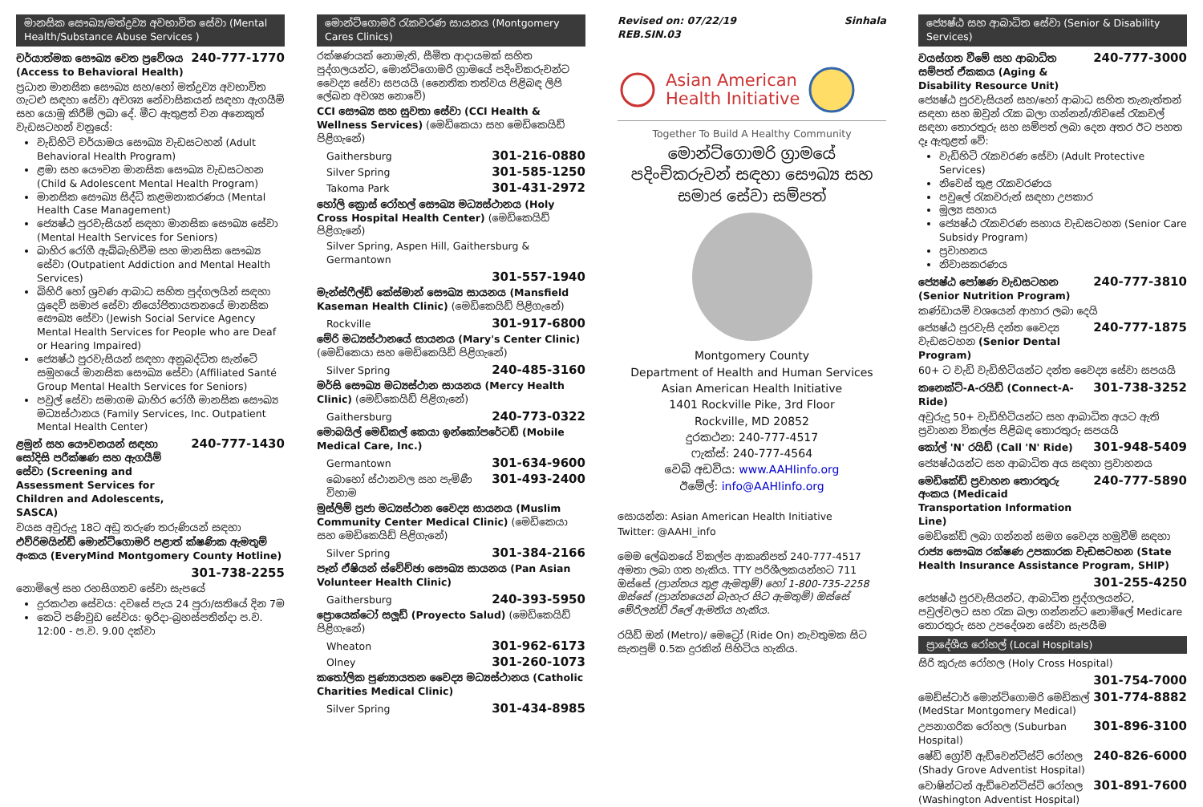මානසික සෞඛ්‍ය/මත්ද්‍රව්‍ය අවභාවිත සේවා (Mental Health/Substance Abuse Services )
චර්යාත්මක සෞඛ්‍ය වෙත ප්‍රවේශය (Access to Behavioral Health) 240-777-1770
ප්‍රධාන මානසික සෞඛ්‍ය සහ/හෝ මත්ද්‍රව්‍ය අවභාවිත ගැටළු සඳහා සේවා අවශ්‍ය නේවාසිකයන් සඳහා ඇගයීම් සහ යොමු කිරීම් ලබා දේ. මීට ඇතුළත් වන අනෙකුත් වැඩසටහන් වනුයේ:
වැඩිහිටි චර්යාමය සෞඛ්‍ය වැඩසටහන් (Adult Behavioral Health Program)
ළමා සහ යෞවන මානසික සෞඛ්‍ය වැඩසටහන (Child & Adolescent Mental Health Program)
මානසික සෞඛ්‍ය සිද්ධි කළමනාකරණය (Mental Health Case Management)
ජ්‍යෙෂ්ඨ පුරවැසියන් සඳහා මානසික සෞඛ්‍ය සේවා (Mental Health Services for Seniors)
බාහිර රෝගී ඇබ්බැහිවීම සහ මානසික සෞඛ්‍ය සේවා (Outpatient Addiction and Mental Health Services)
බිහිරි හෝ ශ්‍රවණ ආබාධ සහිත පුද්ගලයින් සඳහා යුදෙව් සමාජ සේවා නියෝජිතායතනයේ මානසික සෞඛ්‍ය සේවා (Jewish Social Service Agency Mental Health Services for People who are Deaf or Hearing Impaired)
ජ්‍යෙෂ්ඨ පුරවැසියන් සඳහා අනුබද්ධිත සැන්ටේ සමූහයේ මානසික සෞඛ්‍ය සේවා (Affiliated Santé Group Mental Health Services for Seniors)
පවුල් සේවා සමාගම බාහිර රෝගී මානසික සෞඛ්‍ය මධ්‍යස්ථානය (Family Services, Inc. Outpatient Mental Health Center)
ළමුන් සහ යෞවනයන් සඳහා සෝදිසි පරීක්ෂණ සහ ඇගයීම් සේවා (Screening and Assessment Services for Children and Adolescents, SASCA) 240-777-1430
වයස අවුරුදු 18ට අඩු තරුණ තරුණියන් සඳහා
එව්රිමයින්ඩ් මොන්ට්ගොමරි පළාත් ක්ෂණික ඇමතුම් අංකය (EveryMind Montgomery County Hotline)
301-738-2255
නොමිලේ සහ රහසිගතව සේවා සැපයේ
දුරකථන සේවය: දවසේ පැය 24 පුරා/සතියේ දින 7ම
කෙටි පණිවුඩ සේවය: ඉරිදා-බ්‍රහස්පතින්දා ප.ව. 12:00 - ප.ව. 9.00 දක්වා
මොන්ට්ගොමරි රැකවරණ සායනය (Montgomery Cares Clinics)
රක්ෂණයක් නොමැති, සීමිත ආදායමක් සහිත පුද්ගලයන්ට, මොන්ට්ගොමරි ග්‍රාමයේ පදිංචිකරුවන්ට වෛද්‍ය සේවා සපයයි (නෛතික තත්වය පිළිබඳ ලිපි ලේඛන අවශ්‍ය නොවේ)
CCI සෞඛ්‍ය සහ සුවතා සේවා (CCI Health & Wellness Services) (මෙඩිකෙයා සහ මෙඩිකෙයිඩ් පිළිගැනේ)
Gaithersburg 301-216-0880
Silver Spring 301-585-1250
Takoma Park 301-431-2972
හෝලි ක්‍රොස් රෝහල් සෞඛ්‍ය මධ්‍යස්ථානය (Holy Cross Hospital Health Center) (මෙඩිකෙයිඩ් පිළිගැනේ)
Silver Spring, Aspen Hill, Gaithersburg & Germantown
301-557-1940
මැන්ස්ෆීල්ඩ් කේස්මාන් සෞඛ්‍ය සායනය (Mansfield Kaseman Health Clinic) (මෙඩිකෙයිඩ් පිළිගැනේ)
Rockville 301-917-6800
මේරි මධ්‍යස්ථානයේ සායනය (Mary's Center Clinic) (මෙඩිකෙයා සහ මෙඩිකෙයිඩ් පිළිගැනේ)
Silver Spring 240-485-3160
මර්සි සෞඛ්‍ය මධ්‍යස්ථාන සායනය (Mercy Health Clinic) (මෙඩිකෙයිඩ් පිළිගැනේ)
Gaithersburg 240-773-0322
මොබයිල් මෙඩිකල් කෙයා ඉන්කෝපරේටඩ් (Mobile Medical Care, Inc.)
Germantown 301-634-9600
බොහෝ ස්ථානවල සහ පැමිණී විහාම 301-493-2400
මුස්ලිම් ප්‍රජා මධ්‍යස්ථාන වෛද්‍ය සායනය (Muslim Community Center Medical Clinic) (මෙඩිකෙයා සහ මෙඩිකෙයිඩ් පිළිගැනේ)
Silver Spring 301-384-2166
පෑන් ඒෂියන් ස්වේච්ඡා සෞඛ්‍ය සායනය (Pan Asian Volunteer Health Clinic)
Gaithersburg 240-393-5950
ප්‍රොයෙක්ටෝ සලූඩ් (Proyecto Salud) (මෙඩිකෙයිඩ් පිළිගැනේ)
Wheaton 301-962-6173
Olney 301-260-1073
කතෝලික පුණ්‍යායතන වෛද්‍ය මධ්‍යස්ථානය (Catholic Charities Medical Clinic)
Silver Spring 301-434-8985
Revised on: 07/22/19
REB.SIN.03 Sinhala
Asian American
Health Initiative
Together To Build A Healthy Community
මොන්ට්ගොමරි ග්‍රාමයේ පදිංචිකරුවන් සඳහා සෞඛ්‍ය සහ සමාජ සේවා සම්පත්
Montgomery County
Department of Health and Human Services
Asian American Health Initiative
1401 Rockville Pike, 3rd Floor
Rockville, MD 20852
දුරකථන: 240-777-4517
ෆැක්ස්: 240-777-4564
වෙබ් අඩවිය: www.AAHIinfo.org
ඊමේල්: info@AAHIinfo.org
සොයන්න: Asian American Health Initiative
Twitter: @AAHI_info
මෙම ලේඛනයේ විකල්ප ආකෘතිපත් 240-777-4517 අමතා ලබා ගත හැකිය. TTY පරිශීලකයන්හට 711 ඔස්සේ (ප්‍රාන්තය තුළ ඇමතුම්) හෝ 1-800-735-2258 ඔස්සේ (ප්‍රාන්තයෙන් බැහැර සිට ඇමතුම්) ඔස්සේ මේරිලන්ඩ් රිලේ ඇමතිය හැකිය.
රයිඩ් ඔන් (Metro)/ මෙට්‍රෝ (Ride On) නැවතුමක සිට සැතපුම් 0.5ක දුරකින් පිහිටිය හැකිය.
ජ්‍යෙෂ්ඨ සහ ආබාධිත සේවා (Senior & Disability Services)
වයස්ගත වීමේ සහ ආබාධිත සම්පත් ඒකකය (Aging & Disability Resource Unit) 240-777-3000
ජ්‍යෙෂ්ඨ පුරවැසියන් සහ/හෝ ආබාධ සහිත තැනැත්තන් සඳහා සහ ඔවුන් රැක බලා ගන්නන්/නිවසේ රැකවල් සඳහා තොරතුරු සහ සම්පත් ලබා දෙන අතර ඊට පහත දෑ ඇතුළත් වේ:
වැඩිහිටි රැකවරණ සේවා (Adult Protective Services)
නිවෙස් තුළ රැකවරණය
පවුලේ රැකවරුන් සඳහා උපකාර
මූල්‍ය සහාය
ජ්‍යෙෂ්ඨ රැකවරණ සහාය වැඩසටහන (Senior Care Subsidy Program)
ප්‍රවාහනය
නිවාසකරණය
ජ්‍යෙෂ්ඨ පෝෂණ වැඩසටහන (Senior Nutrition Program) 240-777-3810
කණ්ඩායම් වශයෙන් ආහාර ලබා දෙයි
ජ්‍යෙෂ්ඨ පුරවැසි දන්ත වෛද්‍ය වැඩසටහන (Senior Dental Program) 240-777-1875
60+ ට වැඩි වැඩිහිටියන්ට දන්ත වෛද්‍ය සේවා සපයයි
කනෙක්ට්-A-රයිඩ් (Connect-A-Ride) 301-738-3252
අවුරුදු 50+ වැඩිහිටියන්ට සහ ආබාධිත අයට ඇති ප්‍රවාහන විකල්ප පිළිබඳ තොරතුරු සපයයි
කෝල් 'N' රයිඩ් (Call 'N' Ride) 301-948-5409
ජ්‍යෙෂ්ඨයන්ට සහ ආබාධිත අය සඳහා ප්‍රවාහනය
මෙඩිකේඩ් ප්‍රවාහන තොරතුරු අංකය (Medicaid Transportation Information Line) 240-777-5890
මෙඩිකේඩ් ලබා ගන්නන් සමග වෛද්‍ය හමුවීම් සඳහා
රාජ්‍ය සෞඛ්‍ය රක්ෂණ උපකාරක වැඩසටහන (State Health Insurance Assistance Program, SHIP)
301-255-4250
ජ්‍යෙෂ්ඨ පුරවැසියන්ට, ආබාධිත පුද්ගලයන්ට, පවුල්වලට සහ රැක බලා ගන්නන්ට නොමිලේ Medicare තොරතුරු සහ උපදේශන සේවා සැපයීම
ප්‍රාදේශීය රෝහල් (Local Hospitals)
සිරි කුරුස රෝහල (Holy Cross Hospital)
301-754-7000
මෙඩ්ස්ටාර් මොන්ට්ගොමරි මෙඩිකල් (MedStar Montgomery Medical) 301-774-8882
උපනාගරික රෝහල (Suburban Hospital) 301-896-3100
ෂේඩි ග්‍රෝව් ඇඩ්වෙන්ටිස්ට් රෝහල (Shady Grove Adventist Hospital) 240-826-6000
වොෂින්ටන් ඇඩ්වෙන්ටිස්ට් රෝහල (Washington Adventist Hospital) 301-891-7600